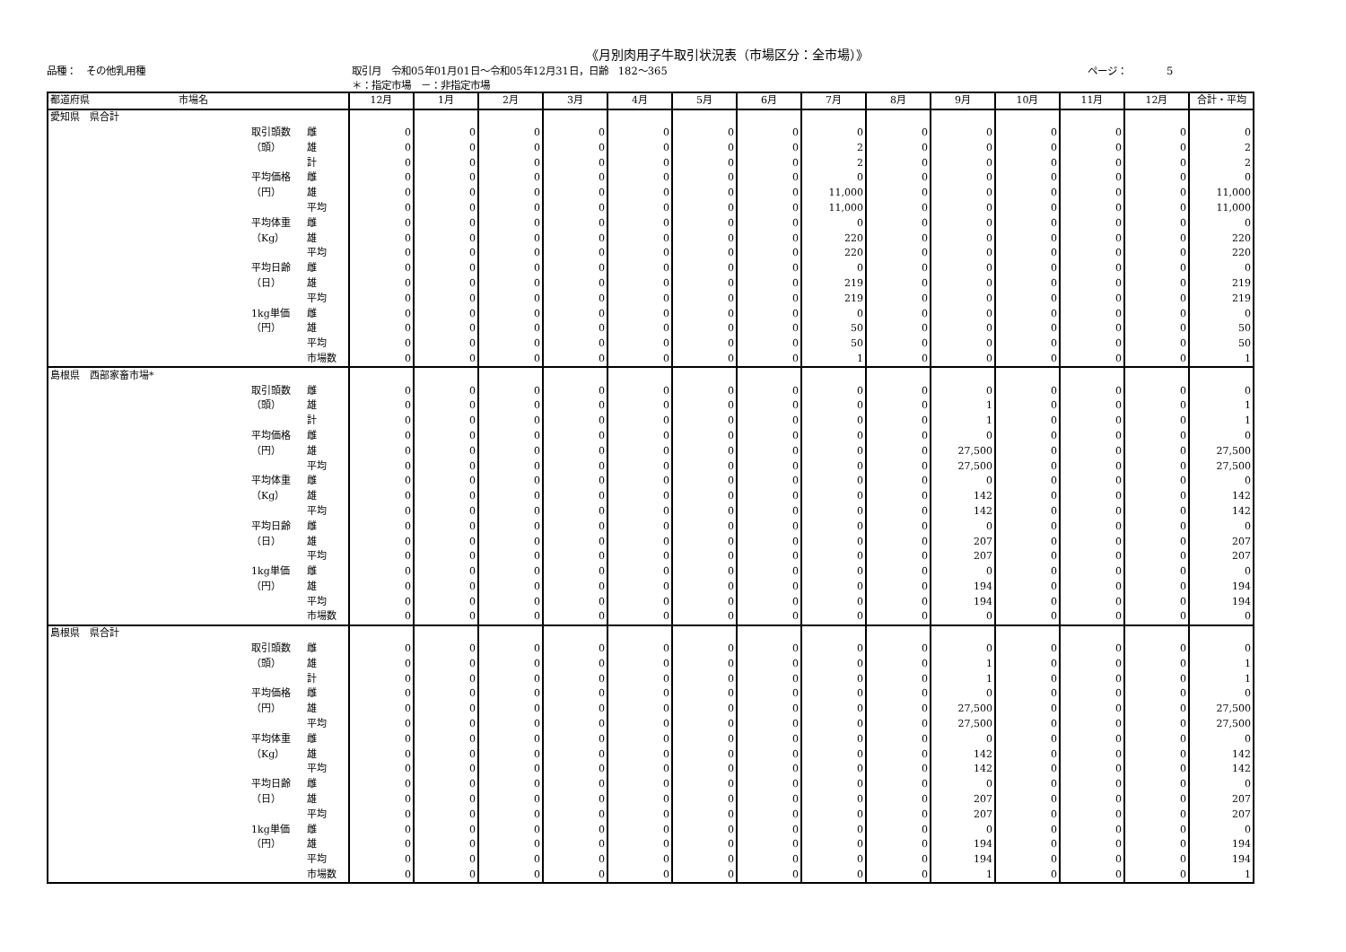《月別肉用子牛取引状況表（市場区分：全市場）》
品種：　その他乳用種 取引月　令和05年01月01日～令和05年12月31日，日齢　182～365
＊：指定市場　－：非指定市場 ページ：　　　　5
| 都道府県 市場名 | | | 12月 | 1月 | 2月 | 3月 | 4月 | 5月 | 6月 | 7月 | 8月 | 9月 | 10月 | 11月 | 12月 | 合計・平均 |
| --- | --- | --- | --- | --- | --- | --- | --- | --- | --- | --- | --- | --- | --- | --- | --- | --- |
| 愛知県 県合計 | | | | | | | | | | | | | | | | |
| | 取引頭数 | 雌 | 0 | 0 | 0 | 0 | 0 | 0 | 0 | 0 | 0 | 0 | 0 | 0 | 0 | 0 |
| | （頭） | 雄 | 0 | 0 | 0 | 0 | 0 | 0 | 0 | 2 | 0 | 0 | 0 | 0 | 0 | 2 |
| | | 計 | 0 | 0 | 0 | 0 | 0 | 0 | 0 | 2 | 0 | 0 | 0 | 0 | 0 | 2 |
| | 平均価格 | 雌 | 0 | 0 | 0 | 0 | 0 | 0 | 0 | 0 | 0 | 0 | 0 | 0 | 0 | 0 |
| | （円） | 雄 | 0 | 0 | 0 | 0 | 0 | 0 | 0 | 11,000 | 0 | 0 | 0 | 0 | 0 | 11,000 |
| | | 平均 | 0 | 0 | 0 | 0 | 0 | 0 | 0 | 11,000 | 0 | 0 | 0 | 0 | 0 | 11,000 |
| | 平均体重 | 雌 | 0 | 0 | 0 | 0 | 0 | 0 | 0 | 0 | 0 | 0 | 0 | 0 | 0 | 0 |
| | （Kg） | 雄 | 0 | 0 | 0 | 0 | 0 | 0 | 0 | 220 | 0 | 0 | 0 | 0 | 0 | 220 |
| | | 平均 | 0 | 0 | 0 | 0 | 0 | 0 | 0 | 220 | 0 | 0 | 0 | 0 | 0 | 220 |
| | 平均日齢 | 雌 | 0 | 0 | 0 | 0 | 0 | 0 | 0 | 0 | 0 | 0 | 0 | 0 | 0 | 0 |
| | （日） | 雄 | 0 | 0 | 0 | 0 | 0 | 0 | 0 | 219 | 0 | 0 | 0 | 0 | 0 | 219 |
| | | 平均 | 0 | 0 | 0 | 0 | 0 | 0 | 0 | 219 | 0 | 0 | 0 | 0 | 0 | 219 |
| | 1kg単価 | 雌 | 0 | 0 | 0 | 0 | 0 | 0 | 0 | 0 | 0 | 0 | 0 | 0 | 0 | 0 |
| | （円） | 雄 | 0 | 0 | 0 | 0 | 0 | 0 | 0 | 50 | 0 | 0 | 0 | 0 | 0 | 50 |
| | | 平均 | 0 | 0 | 0 | 0 | 0 | 0 | 0 | 50 | 0 | 0 | 0 | 0 | 0 | 50 |
| | | 市場数 | 0 | 0 | 0 | 0 | 0 | 0 | 0 | 1 | 0 | 0 | 0 | 0 | 0 | 1 |
| 島根県 西部家畜市場* | | | | | | | | | | | | | | | | |
| | 取引頭数 | 雌 | 0 | 0 | 0 | 0 | 0 | 0 | 0 | 0 | 0 | 0 | 0 | 0 | 0 | 0 |
| | （頭） | 雄 | 0 | 0 | 0 | 0 | 0 | 0 | 0 | 0 | 0 | 1 | 0 | 0 | 0 | 1 |
| | | 計 | 0 | 0 | 0 | 0 | 0 | 0 | 0 | 0 | 0 | 1 | 0 | 0 | 0 | 1 |
| | 平均価格 | 雌 | 0 | 0 | 0 | 0 | 0 | 0 | 0 | 0 | 0 | 0 | 0 | 0 | 0 | 0 |
| | （円） | 雄 | 0 | 0 | 0 | 0 | 0 | 0 | 0 | 0 | 0 | 27,500 | 0 | 0 | 0 | 27,500 |
| | | 平均 | 0 | 0 | 0 | 0 | 0 | 0 | 0 | 0 | 0 | 27,500 | 0 | 0 | 0 | 27,500 |
| | 平均体重 | 雌 | 0 | 0 | 0 | 0 | 0 | 0 | 0 | 0 | 0 | 0 | 0 | 0 | 0 | 0 |
| | （Kg） | 雄 | 0 | 0 | 0 | 0 | 0 | 0 | 0 | 0 | 0 | 142 | 0 | 0 | 0 | 142 |
| | | 平均 | 0 | 0 | 0 | 0 | 0 | 0 | 0 | 0 | 0 | 142 | 0 | 0 | 0 | 142 |
| | 平均日齢 | 雌 | 0 | 0 | 0 | 0 | 0 | 0 | 0 | 0 | 0 | 0 | 0 | 0 | 0 | 0 |
| | （日） | 雄 | 0 | 0 | 0 | 0 | 0 | 0 | 0 | 0 | 0 | 207 | 0 | 0 | 0 | 207 |
| | | 平均 | 0 | 0 | 0 | 0 | 0 | 0 | 0 | 0 | 0 | 207 | 0 | 0 | 0 | 207 |
| | 1kg単価 | 雌 | 0 | 0 | 0 | 0 | 0 | 0 | 0 | 0 | 0 | 0 | 0 | 0 | 0 | 0 |
| | （円） | 雄 | 0 | 0 | 0 | 0 | 0 | 0 | 0 | 0 | 0 | 194 | 0 | 0 | 0 | 194 |
| | | 平均 | 0 | 0 | 0 | 0 | 0 | 0 | 0 | 0 | 0 | 194 | 0 | 0 | 0 | 194 |
| | | 市場数 | 0 | 0 | 0 | 0 | 0 | 0 | 0 | 0 | 0 | 0 | 0 | 0 | 0 | 0 |
| 島根県 県合計 | | | | | | | | | | | | | | | | |
| | 取引頭数 | 雌 | 0 | 0 | 0 | 0 | 0 | 0 | 0 | 0 | 0 | 0 | 0 | 0 | 0 | 0 |
| | （頭） | 雄 | 0 | 0 | 0 | 0 | 0 | 0 | 0 | 0 | 0 | 1 | 0 | 0 | 0 | 1 |
| | | 計 | 0 | 0 | 0 | 0 | 0 | 0 | 0 | 0 | 0 | 1 | 0 | 0 | 0 | 1 |
| | 平均価格 | 雌 | 0 | 0 | 0 | 0 | 0 | 0 | 0 | 0 | 0 | 0 | 0 | 0 | 0 | 0 |
| | （円） | 雄 | 0 | 0 | 0 | 0 | 0 | 0 | 0 | 0 | 0 | 27,500 | 0 | 0 | 0 | 27,500 |
| | | 平均 | 0 | 0 | 0 | 0 | 0 | 0 | 0 | 0 | 0 | 27,500 | 0 | 0 | 0 | 27,500 |
| | 平均体重 | 雌 | 0 | 0 | 0 | 0 | 0 | 0 | 0 | 0 | 0 | 0 | 0 | 0 | 0 | 0 |
| | （Kg） | 雄 | 0 | 0 | 0 | 0 | 0 | 0 | 0 | 0 | 0 | 142 | 0 | 0 | 0 | 142 |
| | | 平均 | 0 | 0 | 0 | 0 | 0 | 0 | 0 | 0 | 0 | 142 | 0 | 0 | 0 | 142 |
| | 平均日齢 | 雌 | 0 | 0 | 0 | 0 | 0 | 0 | 0 | 0 | 0 | 0 | 0 | 0 | 0 | 0 |
| | （日） | 雄 | 0 | 0 | 0 | 0 | 0 | 0 | 0 | 0 | 0 | 207 | 0 | 0 | 0 | 207 |
| | | 平均 | 0 | 0 | 0 | 0 | 0 | 0 | 0 | 0 | 0 | 207 | 0 | 0 | 0 | 207 |
| | 1kg単価 | 雌 | 0 | 0 | 0 | 0 | 0 | 0 | 0 | 0 | 0 | 0 | 0 | 0 | 0 | 0 |
| | （円） | 雄 | 0 | 0 | 0 | 0 | 0 | 0 | 0 | 0 | 0 | 194 | 0 | 0 | 0 | 194 |
| | | 平均 | 0 | 0 | 0 | 0 | 0 | 0 | 0 | 0 | 0 | 194 | 0 | 0 | 0 | 194 |
| | | 市場数 | 0 | 0 | 0 | 0 | 0 | 0 | 0 | 0 | 0 | 1 | 0 | 0 | 0 | 1 |